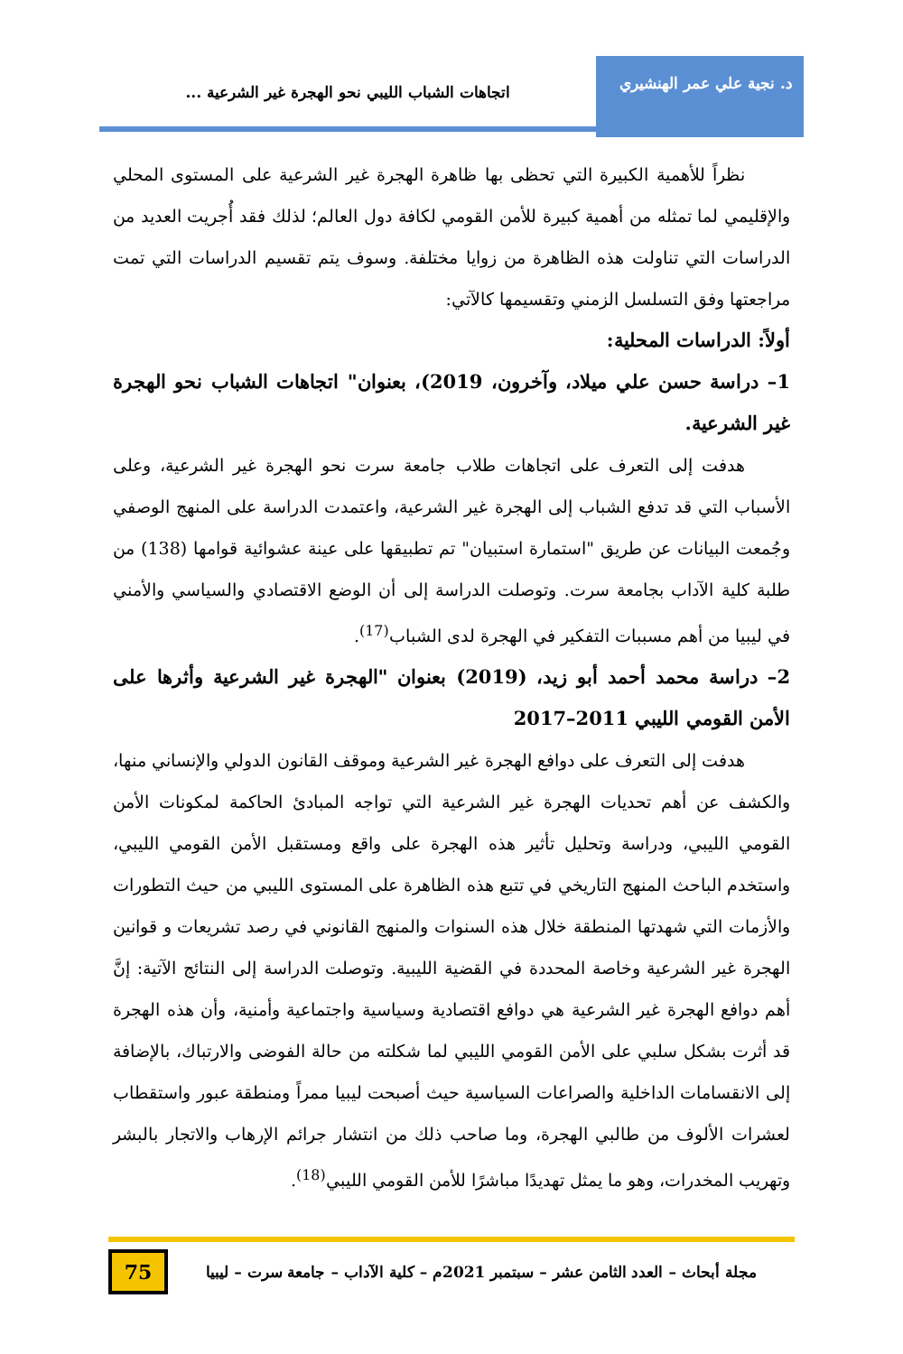د. نجية علي عمر الهنشيري
اتجاهات الشباب الليبي نحو الهجرة غير الشرعية ...
نظراً للأهمية الكبيرة التي تحظى بها ظاهرة الهجرة غير الشرعية على المستوى المحلي والإقليمي لما تمثله من أهمية كبيرة للأمن القومي لكافة دول العالم؛ لذلك فقد أُجريت العديد من الدراسات التي تناولت هذه الظاهرة من زوايا مختلفة. وسوف يتم تقسيم الدراسات التي تمت مراجعتها وفق التسلسل الزمني وتقسيمها كالآتي:
أولاً: الدراسات المحلية:
1– دراسة حسن علي ميلاد، وآخرون، 2019)، بعنوان" اتجاهات الشباب نحو الهجرة غير الشرعية.
هدفت إلى التعرف على اتجاهات طلاب جامعة سرت نحو الهجرة غير الشرعية، وعلى الأسباب التي قد تدفع الشباب إلى الهجرة غير الشرعية، واعتمدت الدراسة على المنهج الوصفي وجُمعت البيانات عن طريق "استمارة استبيان" تم تطبيقها على عينة عشوائية قوامها (138) من طلبة كلية الآداب بجامعة سرت. وتوصلت الدراسة إلى أن الوضع الاقتصادي والسياسي والأمني في ليبيا من أهم مسببات التفكير في الهجرة لدى الشباب<sup>(17)</sup>.
2– دراسة محمد أحمد أبو زيد، (2019) بعنوان "الهجرة غير الشرعية وأثرها على الأمن القومي الليبي 2011–2017
هدفت إلى التعرف على دوافع الهجرة غير الشرعية وموقف القانون الدولي والإنساني منها، والكشف عن أهم تحديات الهجرة غير الشرعية التي تواجه المبادئ الحاكمة لمكونات الأمن القومي الليبي، ودراسة وتحليل تأثير هذه الهجرة على واقع ومستقبل الأمن القومي الليبي، واستخدم الباحث المنهج التاريخي في تتبع هذه الظاهرة على المستوى الليبي من حيث التطورات والأزمات التي شهدتها المنطقة خلال هذه السنوات والمنهج القانوني في رصد تشريعات و قوانين الهجرة غير الشرعية وخاصة المحددة في القضية الليبية. وتوصلت الدراسة إلى النتائج الآتية: إنَّ أهم دوافع الهجرة غير الشرعية هي دوافع اقتصادية وسياسية واجتماعية وأمنية، وأن هذه الهجرة قد أثرت بشكل سلبي على الأمن القومي الليبي لما شكلته من حالة الفوضى والارتباك، بالإضافة إلى الانقسامات الداخلية والصراعات السياسية حيث أصبحت ليبيا ممراً ومنطقة عبور واستقطاب لعشرات الألوف من طالبي الهجرة، وما صاحب ذلك من انتشار جرائم الإرهاب والاتجار بالبشر وتهريب المخدرات، وهو ما يمثل تهديدًا مباشرًا للأمن القومي الليبي<sup>(18)</sup>.
مجلة أبحاث – العدد الثامن عشر – سبتمبر 2021م – كلية الآداب – جامعة سرت – ليبيا
75